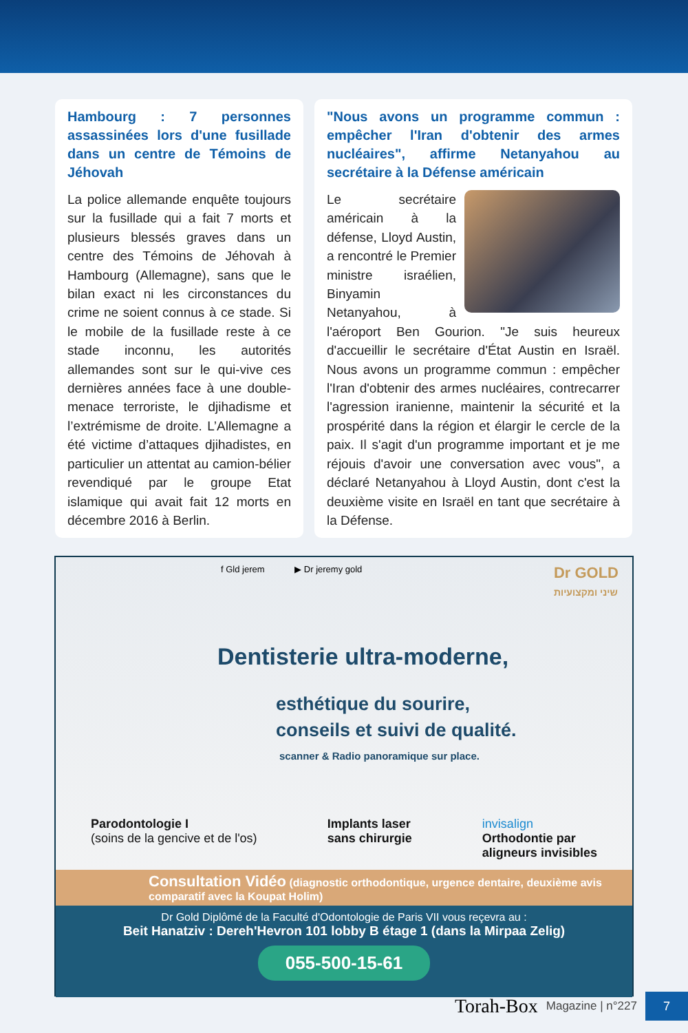Hambourg : 7 personnes assassinées lors d'une fusillade dans un centre de Témoins de Jéhovah
La police allemande enquête toujours sur la fusillade qui a fait 7 morts et plusieurs blessés graves dans un centre des Témoins de Jéhovah à Hambourg (Allemagne), sans que le bilan exact ni les circonstances du crime ne soient connus à ce stade. Si le mobile de la fusillade reste à ce stade inconnu, les autorités allemandes sont sur le qui-vive ces dernières années face à une double-menace terroriste, le djihadisme et l’extrémisme de droite. L’Allemagne a été victime d’attaques djihadistes, en particulier un attentat au camion-bélier revendiqué par le groupe Etat islamique qui avait fait 12 morts en décembre 2016 à Berlin.
"Nous avons un programme commun : empêcher l'Iran d'obtenir des armes nucléaires", affirme Netanyahou au secrétaire à la Défense américain
Le secrétaire américain à la défense, Lloyd Austin, a rencontré le Premier ministre israélien, Binyamin Netanyahou, à l'aéroport Ben Gourion. "Je suis heureux d'accueillir le secrétaire d'État Austin en Israël. Nous avons un programme commun : empêcher l'Iran d'obtenir des armes nucléaires, contrecarrer l'agression iranienne, maintenir la sécurité et la prospérité dans la région et élargir le cercle de la paix. Il s'agit d'un programme important et je me réjouis d'avoir une conversation avec vous", a déclaré Netanyahou à Lloyd Austin, dont c'est la deuxième visite en Israël en tant que secrétaire à la Défense.
f Gld jerem ▶ Dr jeremy gold Dr GOLD
שיני ומקצועיות
Dentisterie ultra-moderne,
esthétique du sourire,
conseils et suivi de qualité.
scanner & Radio panoramique sur place.
Parodontologie I
(soins de la gencive et de l'os)
Implants laser
sans chirurgie
invisalign
Orthodontie par
aligneurs invisibles
Consultation Vidéo (diagnostic orthodontique, urgence dentaire, deuxième avis comparatif avec la Koupat Holim)
Dr Gold Diplômé de la Faculté d'Odontologie de Paris VII vous reçevra au :
Beit Hanatziv : Dereh'Hevron 101 lobby B étage 1 (dans la Mirpaa Zelig)
055-500-15-61
Torah-Box Magazine | n°227
7